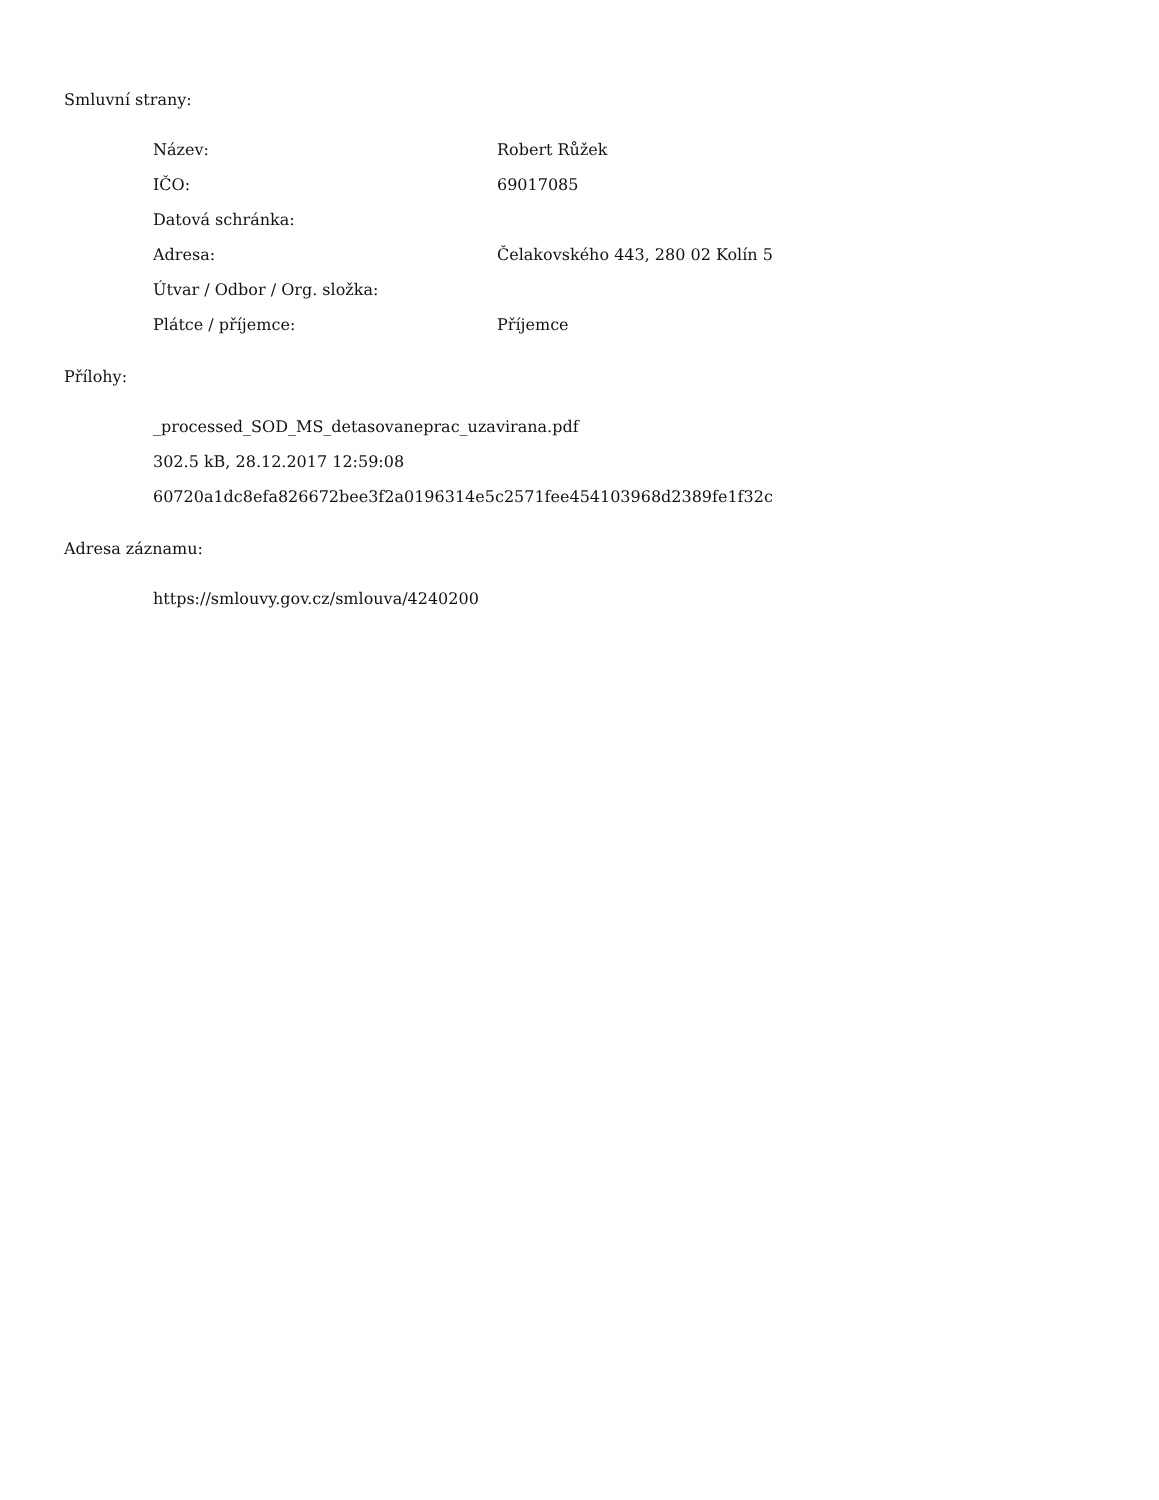Smluvní strany:
| Název: | Robert Růžek |
| IČO: | 69017085 |
| Datová schránka: | |
| Adresa: | Čelakovského 443, 280 02 Kolín 5 |
| Útvar / Odbor / Org. složka: | |
| Plátce / příjemce: | Příjemce |
Přílohy:
_processed_SOD_MS_detasovaneprac_uzavirana.pdf
302.5 kB, 28.12.2017 12:59:08
60720a1dc8efa826672bee3f2a0196314e5c2571fee454103968d2389fe1f32c
Adresa záznamu:
https://smlouvy.gov.cz/smlouva/4240200